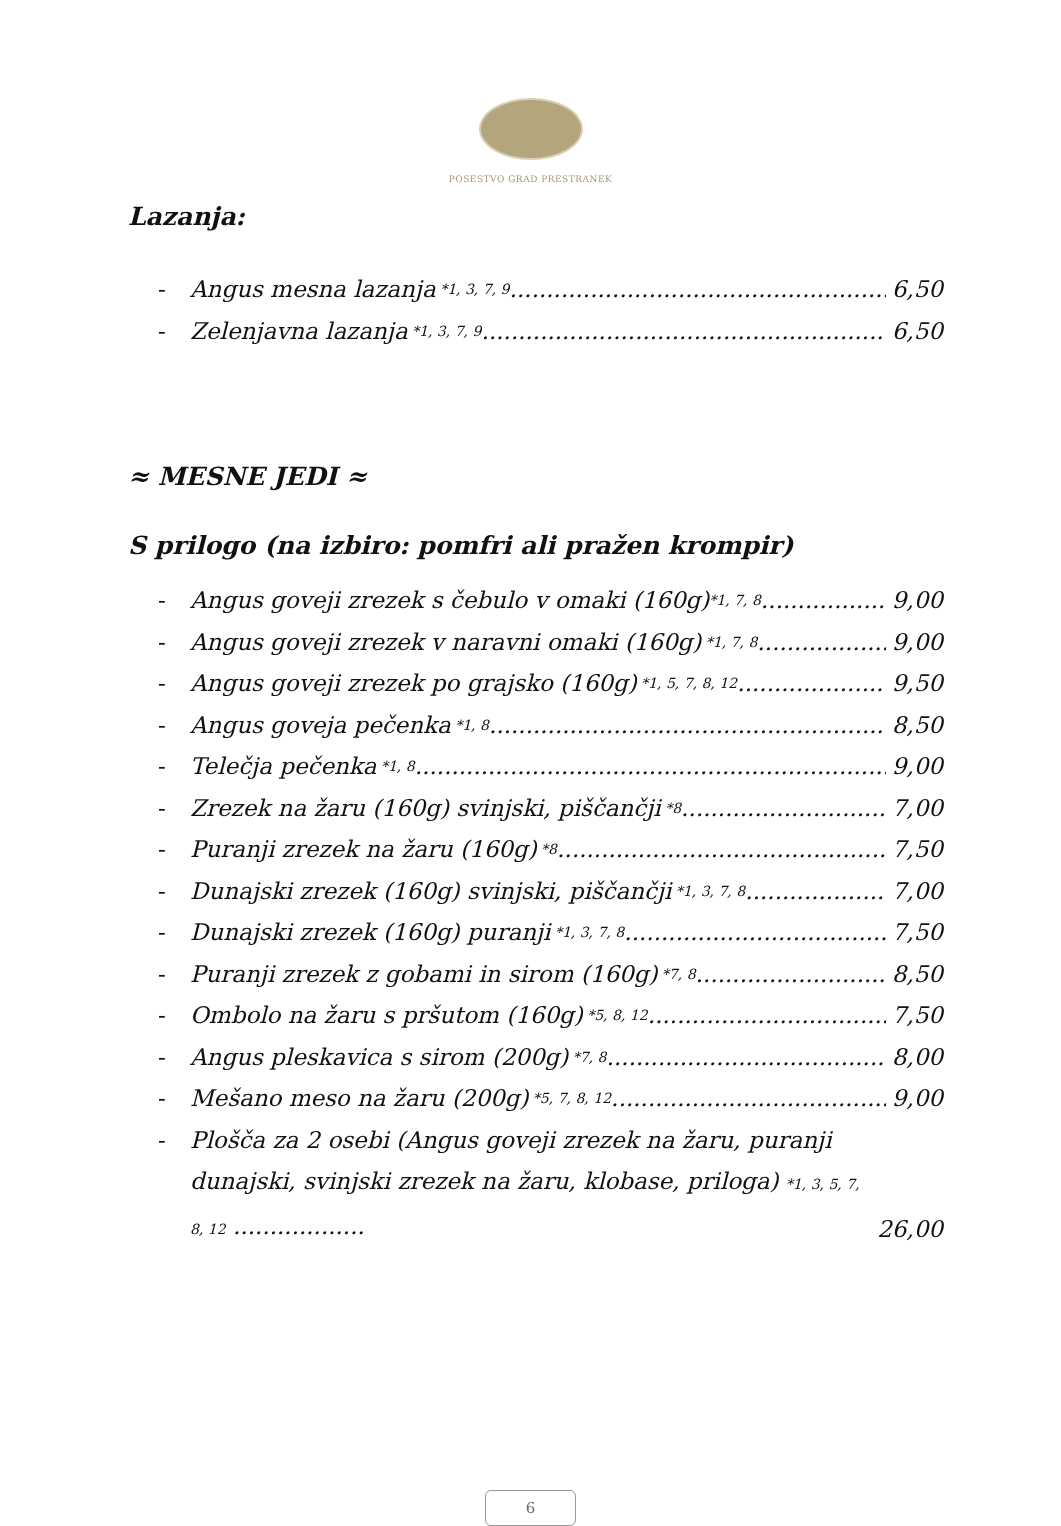POSESTVO GRAD PRESTRANEK
Lazanja:
- Angus mesna lazanja *1, 3, 7, 9 6,50
- Zelenjavna lazanja *1, 3, 7, 9 6,50
≈ MESNE JEDI ≈
S prilogo (na izbiro: pomfri ali pražen krompir)
- Angus goveji zrezek s čebulo v omaki (160g) *1, 7, 8 9,00
- Angus goveji zrezek v naravni omaki (160g) *1, 7, 8 9,00
- Angus goveji zrezek po grajsko (160g) *1, 5, 7, 8, 12 9,50
- Angus goveja pečenka *1, 8 8,50
- Telečja pečenka *1, 8 9,00
- Zrezek na žaru (160g) svinjski, piščančji *8 7,00
- Puranji zrezek na žaru (160g) *8 7,50
- Dunajski zrezek (160g) svinjski, piščančji *1, 3, 7, 8 7,00
- Dunajski zrezek (160g) puranji *1, 3, 7, 8 7,50
- Puranji zrezek z gobami in sirom (160g) *7, 8 8,50
- Ombolo na žaru s pršutom (160g) *5, 8, 12 7,50
- Angus pleskavica s sirom (200g) *7, 8 8,00
- Mešano meso na žaru (200g) *5, 7, 8, 12 9,00
- Plošča za 2 osebi (Angus goveji zrezek na žaru, puranji dunajski, svinjski zrezek na žaru, klobase, priloga) *1, 3, 5, 7, 8, 12 .................. 26,00
6